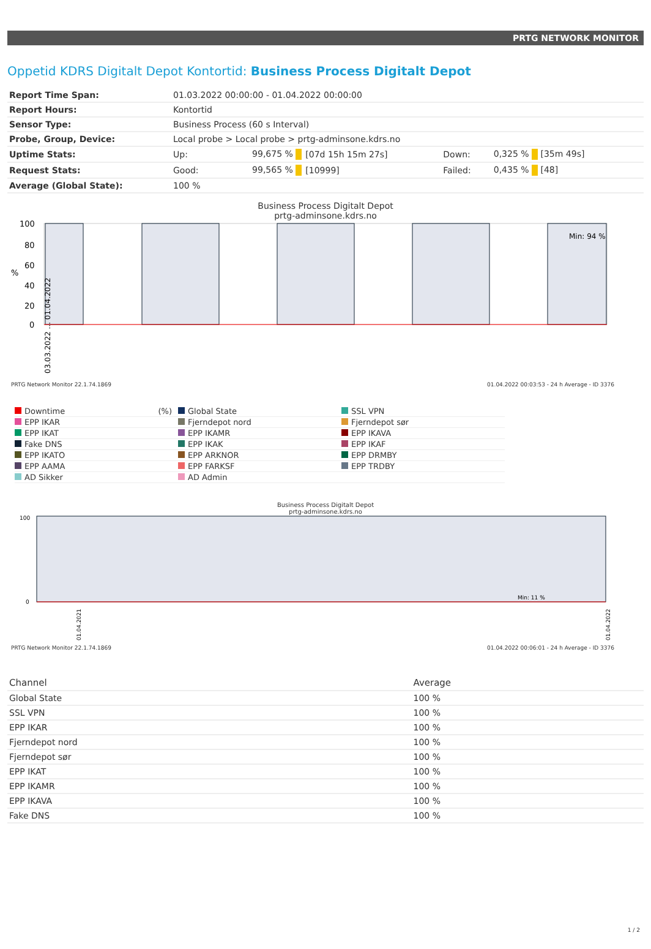PRTG NETWORK MONITOR
Oppetid KDRS Digitalt Depot Kontortid: Business Process Digitalt Depot
| Report Time Span: | 01.03.2022 00:00:00 - 01.04.2022 00:00:00 | | | | |
| Report Hours: | Kontortid | | | | |
| Sensor Type: | Business Process (60 s Interval) | | | | |
| Probe, Group, Device: | Local probe > Local probe > prtg-adminsone.kdrs.no | | | | |
| Uptime Stats: | Up: | 99,675 % | [07d 15h 15m 27s] | Down: | 0,325 % [35m 49s] |
| Request Stats: | Good: | 99,565 % | [10999] | Failed: | 0,435 % [48] |
| Average (Global State): | 100 % | | | | |
Business Process Digitalt Depot
prtg-adminsone.kdrs.no
100
80
60
40
20
0
Min: 94 %
%
03.03.2022 ... 01.04.2022
PRTG Network Monitor 22.1.74.1869 01.04.2022 00:03:53 - 24 h Average - ID 3376
Downtime (%)
Global State
SSL VPN
EPP IKAR
Fjerndepot nord
Fjerndepot sør
EPP IKAT
EPP IKAMR
EPP IKAVA
Fake DNS
EPP IKAK
EPP IKAF
EPP IKATO
EPP ARKNOR
EPP DRMBY
EPP AAMA
EPP FARKSF
EPP TRDBY
AD Sikker
AD Admin
Business Process Digitalt Depot
prtg-adminsone.kdrs.no
100
0
Min: 11 %
01.04.2021
01.04.2022
PRTG Network Monitor 22.1.74.1869 01.04.2022 00:06:01 - 24 h Average - ID 3376
| Channel | Average |
| --- | --- |
| Global State | 100 % |
| SSL VPN | 100 % |
| EPP IKAR | 100 % |
| Fjerndepot nord | 100 % |
| Fjerndepot sør | 100 % |
| EPP IKAT | 100 % |
| EPP IKAMR | 100 % |
| EPP IKAVA | 100 % |
| Fake DNS | 100 % |
1 / 2